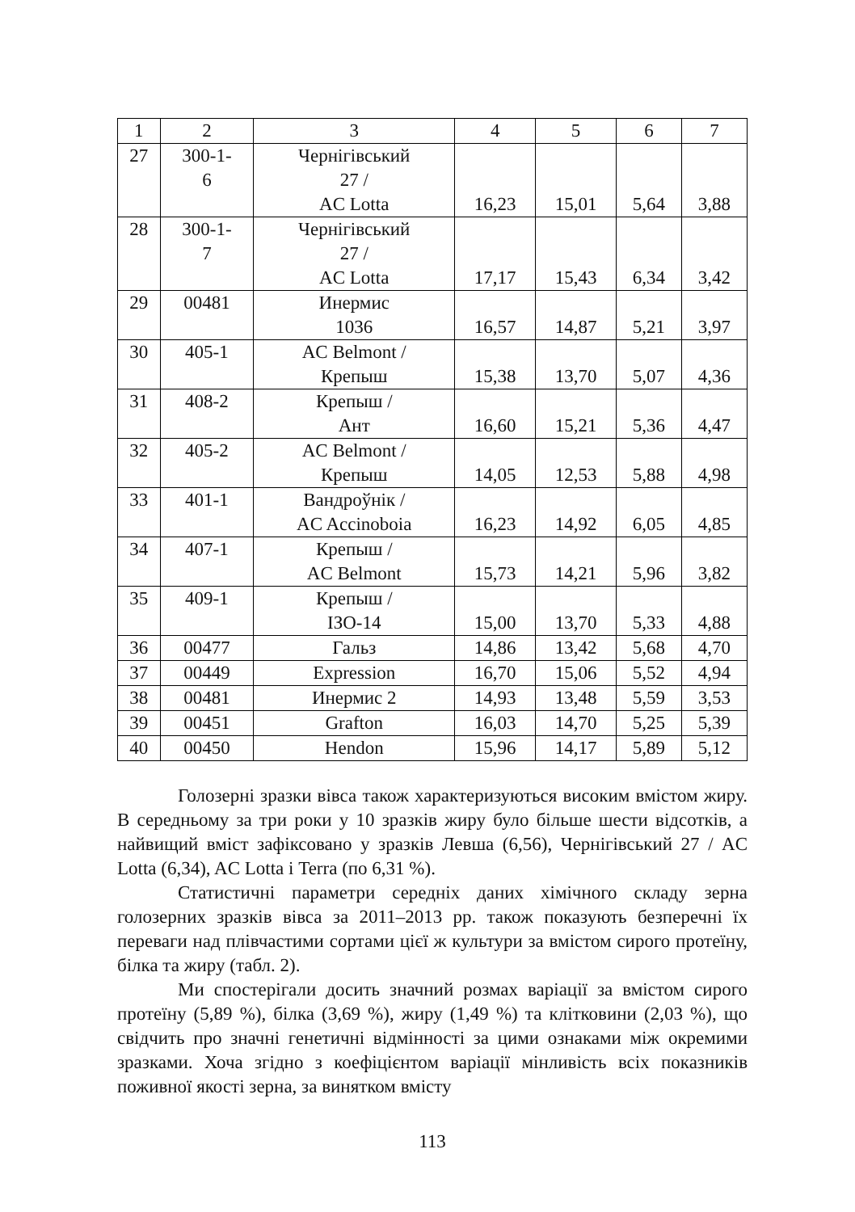| 1 | 2 | 3 | 4 | 5 | 6 | 7 |
| --- | --- | --- | --- | --- | --- | --- |
| 27 | 300-1- 6 | Чернігівський 27 / AC Lotta | 16,23 | 15,01 | 5,64 | 3,88 |
| 28 | 300-1- 7 | Чернігівський 27 / AC Lotta | 17,17 | 15,43 | 6,34 | 3,42 |
| 29 | 00481 | Инермис 1036 | 16,57 | 14,87 | 5,21 | 3,97 |
| 30 | 405-1 | AC Belmont / Крепыш | 15,38 | 13,70 | 5,07 | 4,36 |
| 31 | 408-2 | Крепыш / Ант | 16,60 | 15,21 | 5,36 | 4,47 |
| 32 | 405-2 | AC Belmont / Крепыш | 14,05 | 12,53 | 5,88 | 4,98 |
| 33 | 401-1 | Вандроўнік / AC Accinoboia | 16,23 | 14,92 | 6,05 | 4,85 |
| 34 | 407-1 | Крепыш / AC Belmont | 15,73 | 14,21 | 5,96 | 3,82 |
| 35 | 409-1 | Крепыш / ІЗО-14 | 15,00 | 13,70 | 5,33 | 4,88 |
| 36 | 00477 | Гальз | 14,86 | 13,42 | 5,68 | 4,70 |
| 37 | 00449 | Expression | 16,70 | 15,06 | 5,52 | 4,94 |
| 38 | 00481 | Инермис 2 | 14,93 | 13,48 | 5,59 | 3,53 |
| 39 | 00451 | Grafton | 16,03 | 14,70 | 5,25 | 5,39 |
| 40 | 00450 | Hendon | 15,96 | 14,17 | 5,89 | 5,12 |
Голозерні зразки вівса також характеризуються високим вмістом жиру. В середньому за три роки у 10 зразків жиру було більше шести відсотків, а найвищий вміст зафіксовано у зразків Левша (6,56), Чернігівський 27 / AC Lotta (6,34), AC Lotta і Terra (по 6,31 %).
Статистичні параметри середніх даних хімічного складу зерна голозерних зразків вівса за 2011–2013 рр. також показують безперечні їх переваги над плівчастими сортами цієї ж культури за вмістом сирого протеїну, білка та жиру (табл. 2).
Ми спостерігали досить значний розмах варіації за вмістом сирого протеїну (5,89 %), білка (3,69 %), жиру (1,49 %) та клітковини (2,03 %), що свідчить про значні генетичні відмінності за цими ознаками між окремими зразками. Хоча згідно з коефіцієнтом варіації мінливість всіх показників поживної якості зерна, за винятком вмісту
113